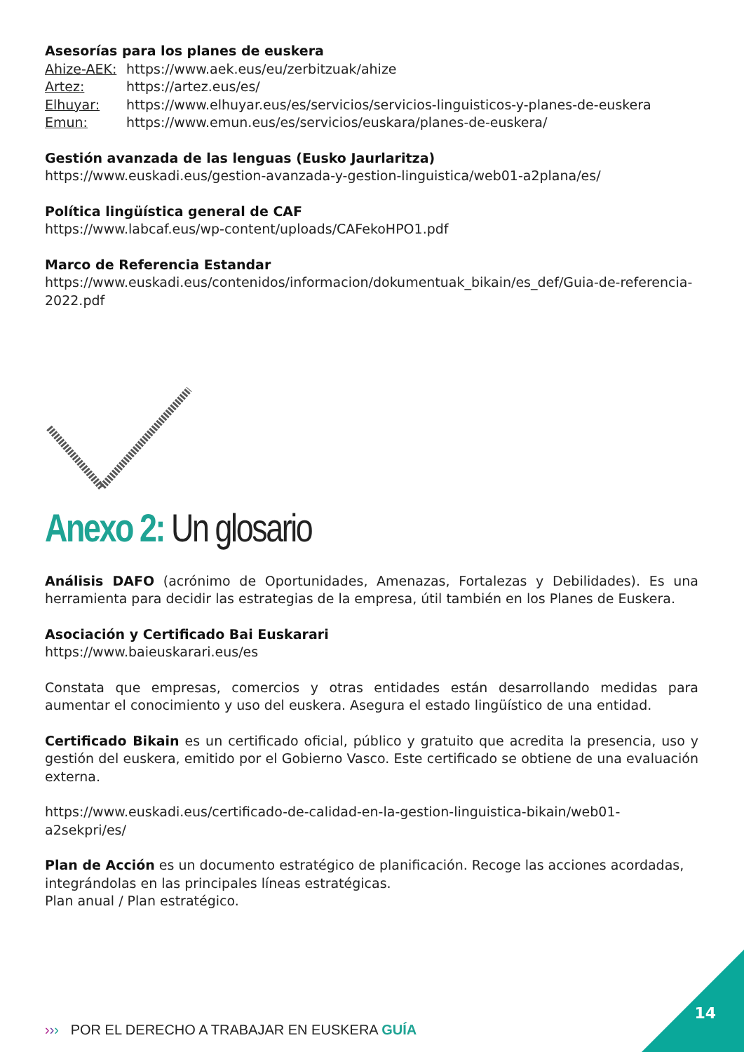Asesorías para los planes de euskera
Ahize-AEK: https://www.aek.eus/eu/zerbitzuak/ahize
Artez: https://artez.eus/es/
Elhuyar: https://www.elhuyar.eus/es/servicios/servicios-linguisticos-y-planes-de-euskera
Emun: https://www.emun.eus/es/servicios/euskara/planes-de-euskera/
Gestión avanzada de las lenguas (Eusko Jaurlaritza)
https://www.euskadi.eus/gestion-avanzada-y-gestion-linguistica/web01-a2plana/es/
Política lingüística general de CAF
https://www.labcaf.eus/wp-content/uploads/CAFekoHPO1.pdf
Marco de Referencia Estandar
https://www.euskadi.eus/contenidos/informacion/dokumentuak_bikain/es_def/Guia-de-referencia-2022.pdf
Anexo 2: Un glosario
Análisis DAFO (acrónimo de Oportunidades, Amenazas, Fortalezas y Debilidades). Es una herramienta para decidir las estrategias de la empresa, útil también en los Planes de Euskera.
Asociación y Certificado Bai Euskarari
https://www.baieuskarari.eus/es
Constata que empresas, comercios y otras entidades están desarrollando medidas para aumentar el conocimiento y uso del euskera. Asegura el estado lingüístico de una entidad.
Certificado Bikain es un certificado oficial, público y gratuito que acredita la presencia, uso y gestión del euskera, emitido por el Gobierno Vasco. Este certificado se obtiene de una evaluación externa.
https://www.euskadi.eus/certificado-de-calidad-en-la-gestion-linguistica-bikain/web01-a2sekpri/es/
Plan de Acción es un documento estratégico de planificación. Recoge las acciones acordadas, integrándolas en las principales líneas estratégicas.
Plan anual / Plan estratégico.
››› POR EL DERECHO A TRABAJAR EN EUSKERA GUÍA
14